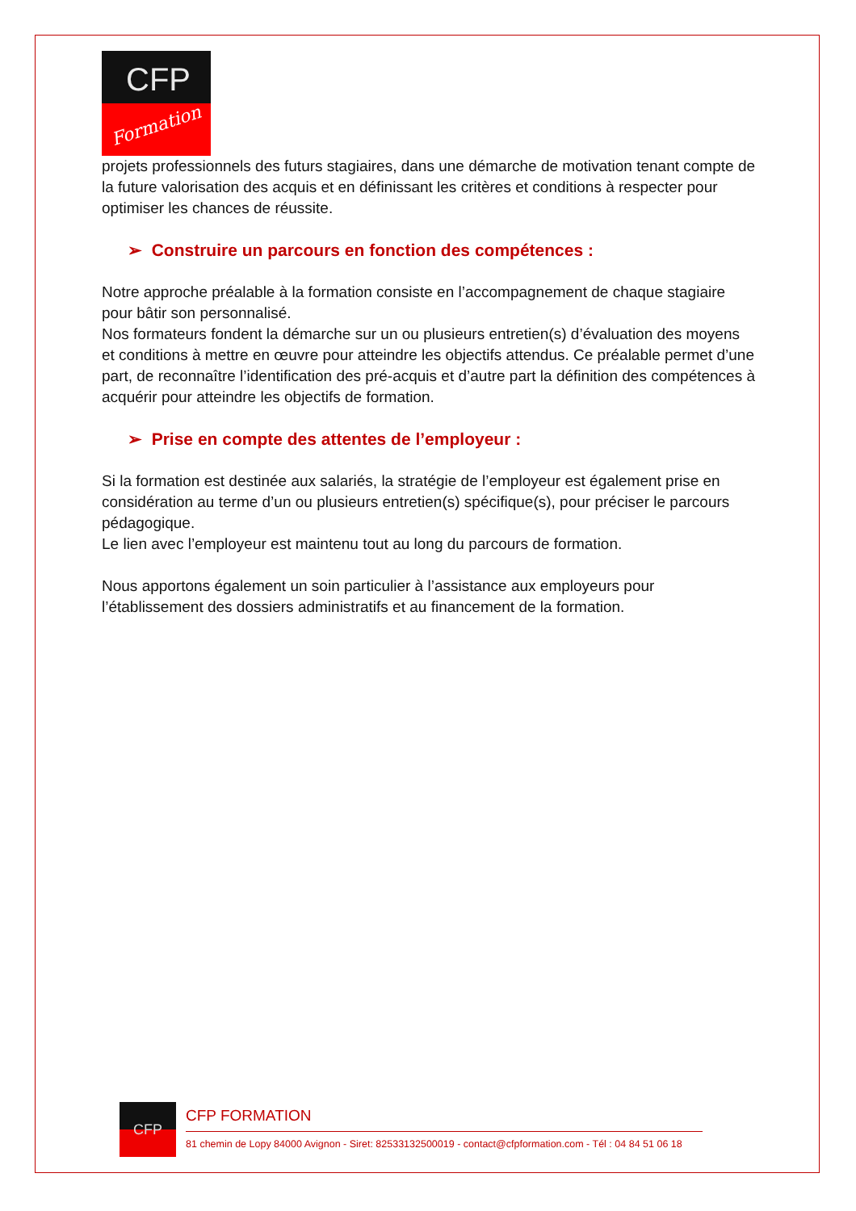CFP
Formation
projets professionnels des futurs stagiaires, dans une démarche de motivation tenant compte de la future valorisation des acquis et en définissant les critères et conditions à respecter pour optimiser les chances de réussite.
➢ Construire un parcours en fonction des compétences :
Notre approche préalable à la formation consiste en l’accompagnement de chaque stagiaire pour bâtir son personnalisé.
Nos formateurs fondent la démarche sur un ou plusieurs entretien(s) d’évaluation des moyens et conditions à mettre en œuvre pour atteindre les objectifs attendus. Ce préalable permet d’une part, de reconnaître l’identification des pré-acquis et d’autre part la définition des compétences à acquérir pour atteindre les objectifs de formation.
➢ Prise en compte des attentes de l’employeur :
Si la formation est destinée aux salariés, la stratégie de l’employeur est également prise en considération au terme d’un ou plusieurs entretien(s) spécifique(s), pour préciser le parcours pédagogique.
Le lien avec l’employeur est maintenu tout au long du parcours de formation.
Nous apportons également un soin particulier à l’assistance aux employeurs pour l’établissement des dossiers administratifs et au financement de la formation.
CFP
CFP FORMATION
81 chemin de Lopy 84000 Avignon - Siret: 82533132500019 - contact@cfpformation.com - Tél : 04 84 51 06 18